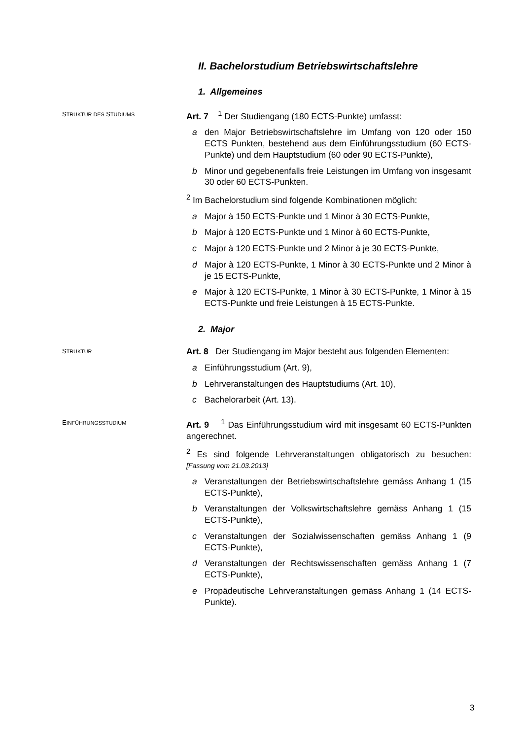II. Bachelorstudium Betriebswirtschaftslehre
1. Allgemeines
STRUKTUR DES STUDIUMS
Art. 7 <sup>1</sup> Der Studiengang (180 ECTS-Punkte) umfasst:
a den Major Betriebswirtschaftslehre im Umfang von 120 oder 150 ECTS Punkten, bestehend aus dem Einführungsstudium (60 ECTS-Punkte) und dem Hauptstudium (60 oder 90 ECTS-Punkte),
b Minor und gegebenenfalls freie Leistungen im Umfang von insgesamt 30 oder 60 ECTS-Punkten.
<sup>2</sup> Im Bachelorstudium sind folgende Kombinationen möglich:
a Major à 150 ECTS-Punkte und 1 Minor à 30 ECTS-Punkte,
b Major à 120 ECTS-Punkte und 1 Minor à 60 ECTS-Punkte,
c Major à 120 ECTS-Punkte und 2 Minor à je 30 ECTS-Punkte,
d Major à 120 ECTS-Punkte, 1 Minor à 30 ECTS-Punkte und 2 Minor à je 15 ECTS-Punkte,
e Major à 120 ECTS-Punkte, 1 Minor à 30 ECTS-Punkte, 1 Minor à 15 ECTS-Punkte und freie Leistungen à 15 ECTS-Punkte.
2. Major
STRUKTUR
Art. 8 Der Studiengang im Major besteht aus folgenden Elementen:
a Einführungsstudium (Art. 9),
b Lehrveranstaltungen des Hauptstudiums (Art. 10),
c Bachelorarbeit (Art. 13).
EINFÜHRUNGSSTUDIUM
Art. 9 <sup>1</sup> Das Einführungsstudium wird mit insgesamt 60 ECTS-Punkten angerechnet.
<sup>2</sup> Es sind folgende Lehrveranstaltungen obligatorisch zu besuchen: [Fassung vom 21.03.2013]
a Veranstaltungen der Betriebswirtschaftslehre gemäss Anhang 1 (15 ECTS-Punkte),
b Veranstaltungen der Volkswirtschaftslehre gemäss Anhang 1 (15 ECTS-Punkte),
c Veranstaltungen der Sozialwissenschaften gemäss Anhang 1 (9 ECTS-Punkte),
d Veranstaltungen der Rechtswissenschaften gemäss Anhang 1 (7 ECTS-Punkte),
e Propädeutische Lehrveranstaltungen gemäss Anhang 1 (14 ECTS-Punkte).
3